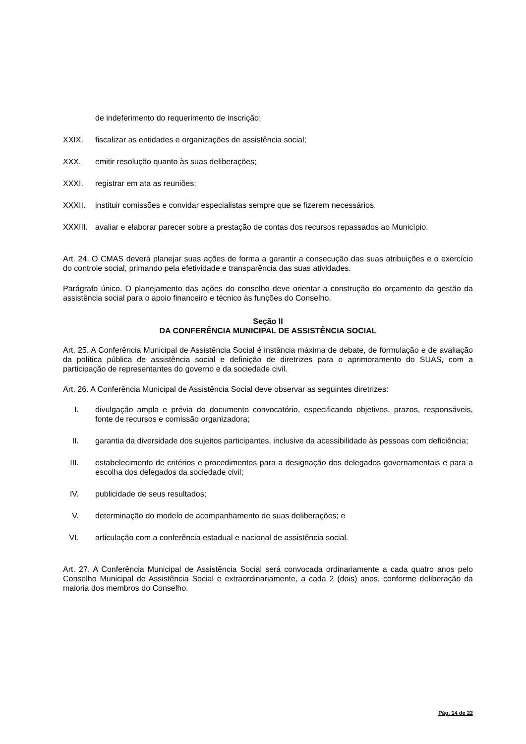de indeferimento do requerimento de inscrição;
XXIX. fiscalizar as entidades e organizações de assistência social;
XXX. emitir resolução quanto às suas deliberações;
XXXI. registrar em ata as reuniões;
XXXII. instituir comissões e convidar especialistas sempre que se fizerem necessários.
XXXIII. avaliar e elaborar parecer sobre a prestação de contas dos recursos repassados ao Município.
Art. 24. O CMAS deverá planejar suas ações de forma a garantir a consecução das suas atribuições e o exercício do controle social, primando pela efetividade e transparência das suas atividades.
Parágrafo único. O planejamento das ações do conselho deve orientar a construção do orçamento da gestão da assistência social para o apoio financeiro e técnico às funções do Conselho.
Seção II
DA CONFERÊNCIA MUNICIPAL DE ASSISTÊNCIA SOCIAL
Art. 25. A Conferência Municipal de Assistência Social é instância máxima de debate, de formulação e de avaliação da política pública de assistência social e definição de diretrizes para o aprimoramento do SUAS, com a participação de representantes do governo e da sociedade civil.
Art. 26. A Conferência Municipal de Assistência Social deve observar as seguintes diretrizes:
I. divulgação ampla e prévia do documento convocatório, especificando objetivos, prazos, responsáveis, fonte de recursos e comissão organizadora;
II. garantia da diversidade dos sujeitos participantes, inclusive da acessibilidade às pessoas com deficiência;
III. estabelecimento de critérios e procedimentos para a designação dos delegados governamentais e para a escolha dos delegados da sociedade civil;
IV. publicidade de seus resultados;
V. determinação do modelo de acompanhamento de suas deliberações; e
VI. articulação com a conferência estadual e nacional de assistência social.
Art. 27. A Conferência Municipal de Assistência Social será convocada ordinariamente a cada quatro anos pelo Conselho Municipal de Assistência Social e extraordinariamente, a cada 2 (dois) anos, conforme deliberação da maioria dos membros do Conselho.
Pág. 14 de 22